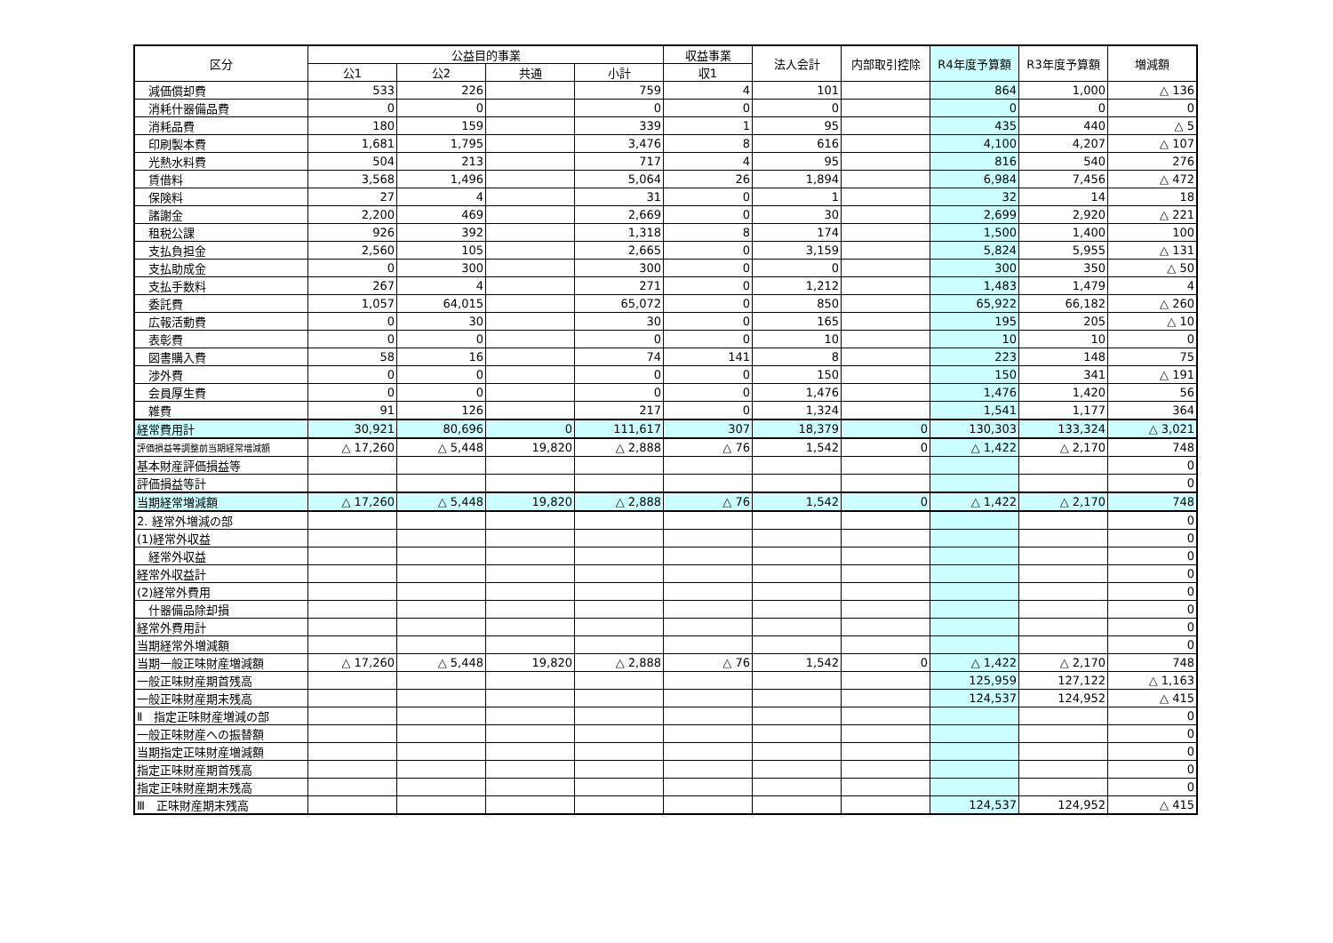| 区分 | 公益目的事業 | | | | 収益事業 | 法人会計 | 内部取引控除 | R4年度予算額 | R3年度予算額 | 増減額 |
| --- | --- | --- | --- | --- | --- | --- | --- | --- | --- | --- |
| | 公1 | 公2 | 共通 | 小計 | 収1 | | | | | |
| 減価償却費 | 533 | 226 | | 759 | 4 | 101 | | 864 | 1,000 | △ 136 |
| 消耗什器備品費 | 0 | 0 | | 0 | 0 | 0 | | 0 | 0 | 0 |
| 消耗品費 | 180 | 159 | | 339 | 1 | 95 | | 435 | 440 | △ 5 |
| 印刷製本費 | 1,681 | 1,795 | | 3,476 | 8 | 616 | | 4,100 | 4,207 | △ 107 |
| 光熱水料費 | 504 | 213 | | 717 | 4 | 95 | | 816 | 540 | 276 |
| 賃借料 | 3,568 | 1,496 | | 5,064 | 26 | 1,894 | | 6,984 | 7,456 | △ 472 |
| 保険料 | 27 | 4 | | 31 | 0 | 1 | | 32 | 14 | 18 |
| 諸謝金 | 2,200 | 469 | | 2,669 | 0 | 30 | | 2,699 | 2,920 | △ 221 |
| 租税公課 | 926 | 392 | | 1,318 | 8 | 174 | | 1,500 | 1,400 | 100 |
| 支払負担金 | 2,560 | 105 | | 2,665 | 0 | 3,159 | | 5,824 | 5,955 | △ 131 |
| 支払助成金 | 0 | 300 | | 300 | 0 | 0 | | 300 | 350 | △ 50 |
| 支払手数料 | 267 | 4 | | 271 | 0 | 1,212 | | 1,483 | 1,479 | 4 |
| 委託費 | 1,057 | 64,015 | | 65,072 | 0 | 850 | | 65,922 | 66,182 | △ 260 |
| 広報活動費 | 0 | 30 | | 30 | 0 | 165 | | 195 | 205 | △ 10 |
| 表彰費 | 0 | 0 | | 0 | 0 | 10 | | 10 | 10 | 0 |
| 図書購入費 | 58 | 16 | | 74 | 141 | 8 | | 223 | 148 | 75 |
| 渉外費 | 0 | 0 | | 0 | 0 | 150 | | 150 | 341 | △ 191 |
| 会員厚生費 | 0 | 0 | | 0 | 0 | 1,476 | | 1,476 | 1,420 | 56 |
| 雑費 | 91 | 126 | | 217 | 0 | 1,324 | | 1,541 | 1,177 | 364 |
| 経常費用計 | 30,921 | 80,696 | 0 | 111,617 | 307 | 18,379 | 0 | 130,303 | 133,324 | △ 3,021 |
| 評価損益等調整前当期経常増減額 | △ 17,260 | △ 5,448 | 19,820 | △ 2,888 | △ 76 | 1,542 | 0 | △ 1,422 | △ 2,170 | 748 |
| 基本財産評価損益等 | | | | | | | | | | 0 |
| 評価損益等計 | | | | | | | | | | 0 |
| 当期経常増減額 | △ 17,260 | △ 5,448 | 19,820 | △ 2,888 | △ 76 | 1,542 | 0 | △ 1,422 | △ 2,170 | 748 |
| 2. 経常外増減の部 | | | | | | | | | | 0 |
| (1)経常外収益 | | | | | | | | | | 0 |
| 経常外収益 | | | | | | | | | | 0 |
| 経常外収益計 | | | | | | | | | | 0 |
| (2)経常外費用 | | | | | | | | | | 0 |
| 什器備品除却損 | | | | | | | | | | 0 |
| 経常外費用計 | | | | | | | | | | 0 |
| 当期経常外増減額 | | | | | | | | | | 0 |
| 当期一般正味財産増減額 | △ 17,260 | △ 5,448 | 19,820 | △ 2,888 | △ 76 | 1,542 | 0 | △ 1,422 | △ 2,170 | 748 |
| 一般正味財産期首残高 | | | | | | | | 125,959 | 127,122 | △ 1,163 |
| 一般正味財産期末残高 | | | | | | | | 124,537 | 124,952 | △ 415 |
| Ⅱ 指定正味財産増減の部 | | | | | | | | | | 0 |
| 一般正味財産への振替額 | | | | | | | | | | 0 |
| 当期指定正味財産増減額 | | | | | | | | | | 0 |
| 指定正味財産期首残高 | | | | | | | | | | 0 |
| 指定正味財産期末残高 | | | | | | | | | | 0 |
| Ⅲ 正味財産期末残高 | | | | | | | | 124,537 | 124,952 | △ 415 |